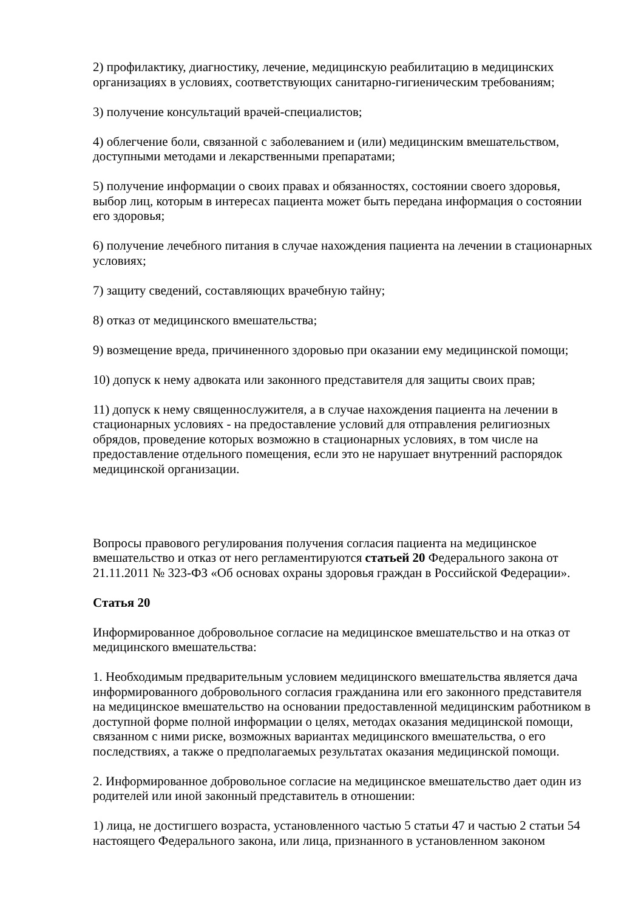2) профилактику, диагностику, лечение, медицинскую реабилитацию в медицинских организациях в условиях, соответствующих санитарно-гигиеническим требованиям;
3) получение консультаций врачей-специалистов;
4) облегчение боли, связанной с заболеванием и (или) медицинским вмешательством, доступными методами и лекарственными препаратами;
5) получение информации о своих правах и обязанностях, состоянии своего здоровья, выбор лиц, которым в интересах пациента может быть передана информация о состоянии его здоровья;
6) получение лечебного питания в случае нахождения пациента на лечении в стационарных условиях;
7) защиту сведений, составляющих врачебную тайну;
8) отказ от медицинского вмешательства;
9) возмещение вреда, причиненного здоровью при оказании ему медицинской помощи;
10) допуск к нему адвоката или законного представителя для защиты своих прав;
11) допуск к нему священнослужителя, а в случае нахождения пациента на лечении в стационарных условиях - на предоставление условий для отправления религиозных обрядов, проведение которых возможно в стационарных условиях, в том числе на предоставление отдельного помещения, если это не нарушает внутренний распорядок медицинской организации.
Вопросы правового регулирования получения согласия пациента на медицинское вмешательство и отказ от него регламентируются статьей 20 Федерального закона от 21.11.2011 № 323-ФЗ «Об основах охраны здоровья граждан в Российской Федерации».
Статья 20
Информированное добровольное согласие на медицинское вмешательство и на отказ от медицинского вмешательства:
1. Необходимым предварительным условием медицинского вмешательства является дача информированного добровольного согласия гражданина или его законного представителя на медицинское вмешательство на основании предоставленной медицинским работником в доступной форме полной информации о целях, методах оказания медицинской помощи, связанном с ними риске, возможных вариантах медицинского вмешательства, о его последствиях, а также о предполагаемых результатах оказания медицинской помощи.
2. Информированное добровольное согласие на медицинское вмешательство дает один из родителей или иной законный представитель в отношении:
1) лица, не достигшего возраста, установленного частью 5 статьи 47 и частью 2 статьи 54 настоящего Федерального закона, или лица, признанного в установленном законом